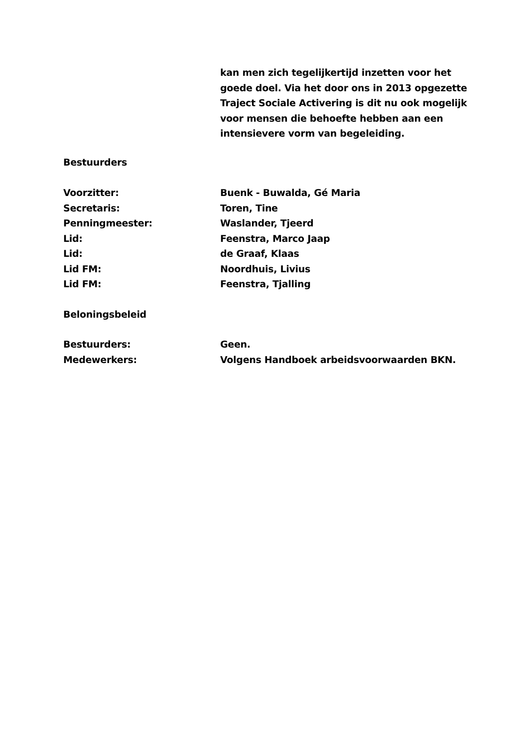kan men zich tegelijkertijd inzetten voor het goede doel. Via het door ons in 2013 opgezette Traject Sociale Activering is dit nu ook mogelijk voor mensen die behoefte hebben aan een intensievere vorm van begeleiding.
Bestuurders
Voorzitter: Buenk - Buwalda, Gé Maria
Secretaris: Toren, Tine
Penningmeester: Waslander, Tjeerd
Lid: Feenstra, Marco Jaap
Lid: de Graaf, Klaas
Lid FM: Noordhuis, Livius
Lid FM: Feenstra, Tjalling
Beloningsbeleid
Bestuurders: Geen.
Medewerkers: Volgens Handboek arbeidsvoorwaarden BKN.